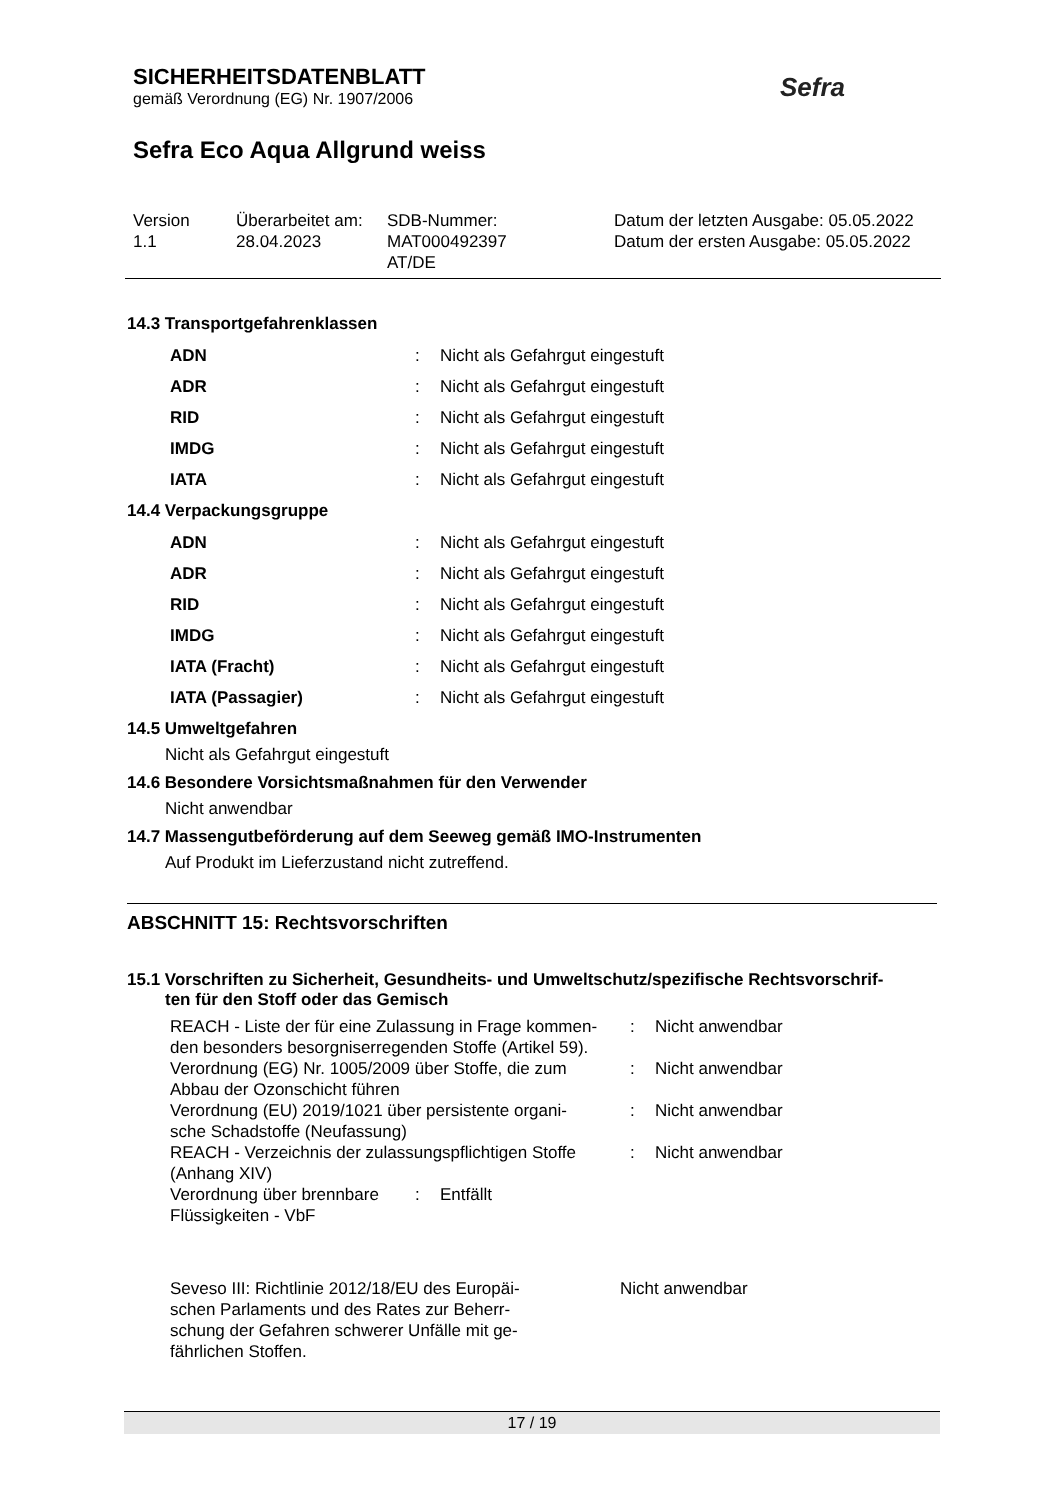SICHERHEITSDATENBLATT
gemäß Verordnung (EG) Nr. 1907/2006
Sefra Eco Aqua Allgrund weiss
Sefra
| Version 1.1 | Überarbeitet am: 28.04.2023 | SDB-Nummer: MAT000492397 AT/DE | Datum der letzten Ausgabe: 05.05.2022 Datum der ersten Ausgabe: 05.05.2022 |
14.3 Transportgefahrenklassen
| ADN | : | Nicht als Gefahrgut eingestuft |
| ADR | : | Nicht als Gefahrgut eingestuft |
| RID | : | Nicht als Gefahrgut eingestuft |
| IMDG | : | Nicht als Gefahrgut eingestuft |
| IATA | : | Nicht als Gefahrgut eingestuft |
14.4 Verpackungsgruppe
| ADN | : | Nicht als Gefahrgut eingestuft |
| ADR | : | Nicht als Gefahrgut eingestuft |
| RID | : | Nicht als Gefahrgut eingestuft |
| IMDG | : | Nicht als Gefahrgut eingestuft |
| IATA (Fracht) | : | Nicht als Gefahrgut eingestuft |
| IATA (Passagier) | : | Nicht als Gefahrgut eingestuft |
14.5 Umweltgefahren
Nicht als Gefahrgut eingestuft
14.6 Besondere Vorsichtsmaßnahmen für den Verwender
Nicht anwendbar
14.7 Massengutbeförderung auf dem Seeweg gemäß IMO-Instrumenten
Auf Produkt im Lieferzustand nicht zutreffend.
ABSCHNITT 15: Rechtsvorschriften
15.1 Vorschriften zu Sicherheit, Gesundheits- und Umweltschutz/spezifische Rechtsvorschrif-
ten für den Stoff oder das Gemisch
| REACH - Liste der für eine Zulassung in Frage kommen- den besonders besorgniserregenden Stoffe (Artikel 59). | : | Nicht anwendbar |
| Verordnung (EG) Nr. 1005/2009 über Stoffe, die zum Abbau der Ozonschicht führen | : | Nicht anwendbar |
| Verordnung (EU) 2019/1021 über persistente organi- sche Schadstoffe (Neufassung) | : | Nicht anwendbar |
| REACH - Verzeichnis der zulassungspflichtigen Stoffe (Anhang XIV) | : | Nicht anwendbar |
| Verordnung über brennbare Flüssigkeiten - VbF | : | Entfällt |
| Seveso III: Richtlinie 2012/18/EU des Europäi- schen Parlaments und des Rates zur Beherr- schung der Gefahren schwerer Unfälle mit ge- fährlichen Stoffen. | Nicht anwendbar |
17 / 19